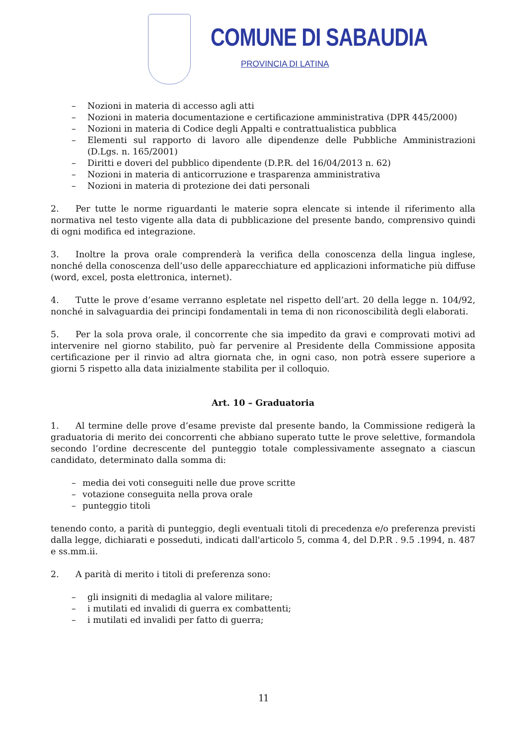COMUNE DI SABAUDIA
PROVINCIA DI LATINA
– Nozioni in materia di accesso agli atti
– Nozioni in materia documentazione e certificazione amministrativa (DPR 445/2000)
– Nozioni in materia di Codice degli Appalti e contrattualistica pubblica
– Elementi sul rapporto di lavoro alle dipendenze delle Pubbliche Amministrazioni (D.Lgs. n. 165/2001)
– Diritti e doveri del pubblico dipendente (D.P.R. del 16/04/2013 n. 62)
– Nozioni in materia di anticorruzione e trasparenza amministrativa
– Nozioni in materia di protezione dei dati personali
2. Per tutte le norme riguardanti le materie sopra elencate si intende il riferimento alla normativa nel testo vigente alla data di pubblicazione del presente bando, comprensivo quindi di ogni modifica ed integrazione.
3. Inoltre la prova orale comprenderà la verifica della conoscenza della lingua inglese, nonché della conoscenza dell’uso delle apparecchiature ed applicazioni informatiche più diffuse (word, excel, posta elettronica, internet).
4. Tutte le prove d’esame verranno espletate nel rispetto dell’art. 20 della legge n. 104/92, nonché in salvaguardia dei principi fondamentali in tema di non riconoscibilità degli elaborati.
5. Per la sola prova orale, il concorrente che sia impedito da gravi e comprovati motivi ad intervenire nel giorno stabilito, può far pervenire al Presidente della Commissione apposita certificazione per il rinvio ad altra giornata che, in ogni caso, non potrà essere superiore a giorni 5 rispetto alla data inizialmente stabilita per il colloquio.
Art. 10 – Graduatoria
1. Al termine delle prove d’esame previste dal presente bando, la Commissione redigerà la graduatoria di merito dei concorrenti che abbiano superato tutte le prove selettive, formandola secondo l’ordine decrescente del punteggio totale complessivamente assegnato a ciascun candidato, determinato dalla somma di:
– media dei voti conseguiti nelle due prove scritte
– votazione conseguita nella prova orale
– punteggio titoli
tenendo conto, a parità di punteggio, degli eventuali titoli di precedenza e/o preferenza previsti dalla legge, dichiarati e posseduti, indicati dall'articolo 5, comma 4, del D.P.R . 9.5 .1994, n. 487 e ss.mm.ii.
2. A parità di merito i titoli di preferenza sono:
– gli insigniti di medaglia al valore militare;
– i mutilati ed invalidi di guerra ex combattenti;
– i mutilati ed invalidi per fatto di guerra;
11